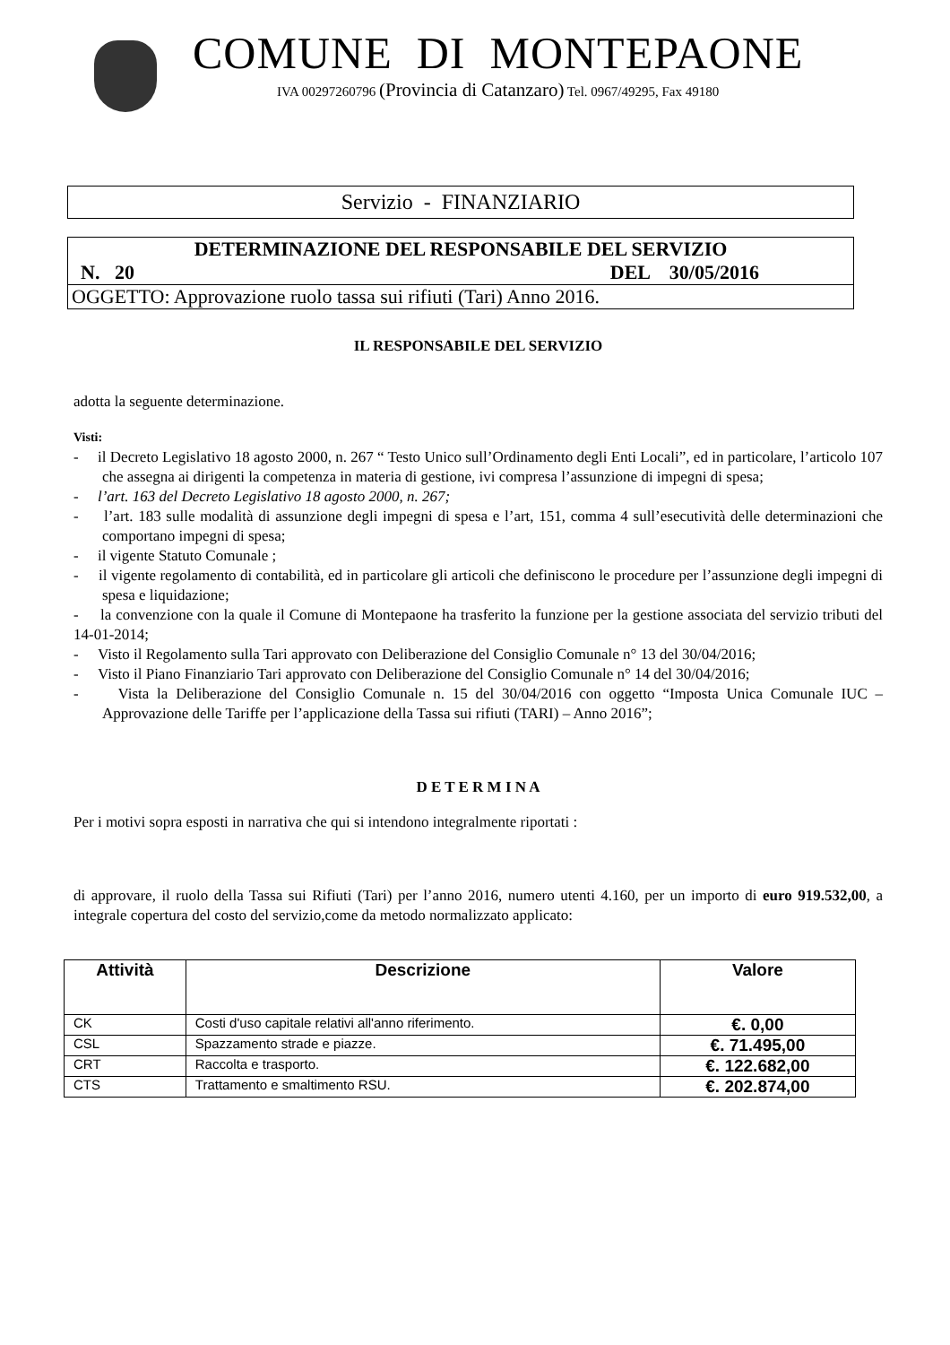COMUNE DI MONTEPAONE
IVA 00297260796 (Provincia di Catanzaro) Tel. 0967/49295, Fax 49180
Servizio - FINANZIARIO
DETERMINAZIONE DEL RESPONSABILE DEL SERVIZIO
N. 20 DEL 30/05/2016
OGGETTO: Approvazione ruolo tassa sui rifiuti (Tari) Anno 2016.
IL RESPONSABILE DEL SERVIZIO
adotta la seguente determinazione.
Visti:
- il Decreto Legislativo 18 agosto 2000, n. 267 “ Testo Unico sull’Ordinamento degli Enti Locali”, ed in particolare, l’articolo 107 che assegna ai dirigenti la competenza in materia di gestione, ivi compresa l’assunzione di impegni di spesa;
- l’art. 163 del Decreto Legislativo 18 agosto 2000, n. 267;
- l’art. 183 sulle modalità di assunzione degli impegni di spesa e l’art, 151, comma 4 sull’esecutività delle determinazioni che comportano impegni di spesa;
- il vigente Statuto Comunale ;
- il vigente regolamento di contabilità, ed in particolare gli articoli che definiscono le procedure per l’assunzione degli impegni di spesa e liquidazione;
- la convenzione con la quale il Comune di Montepaone ha trasferito la funzione per la gestione associata del servizio tributi del 14-01-2014;
- Visto il Regolamento sulla Tari approvato con Deliberazione del Consiglio Comunale n° 13 del 30/04/2016;
- Visto il Piano Finanziario Tari approvato con Deliberazione del Consiglio Comunale n° 14 del 30/04/2016;
- Vista la Deliberazione del Consiglio Comunale n. 15 del 30/04/2016 con oggetto “Imposta Unica Comunale IUC – Approvazione delle Tariffe per l’applicazione della Tassa sui rifiuti (TARI) – Anno 2016”;
D E T E R M I N A
Per i motivi sopra esposti in narrativa che qui si intendono integralmente riportati :
di approvare, il ruolo della Tassa sui Rifiuti (Tari) per l’anno 2016, numero utenti 4.160, per un importo di euro 919.532,00, a integrale copertura del costo del servizio,come da metodo normalizzato applicato:
| Attività | Descrizione | Valore |
| --- | --- | --- |
| CK | Costi d'uso capitale relativi all'anno riferimento. | €. 0,00 |
| CSL | Spazzamento strade e piazze. | €. 71.495,00 |
| CRT | Raccolta e trasporto. | €. 122.682,00 |
| CTS | Trattamento e smaltimento RSU. | €. 202.874,00 |